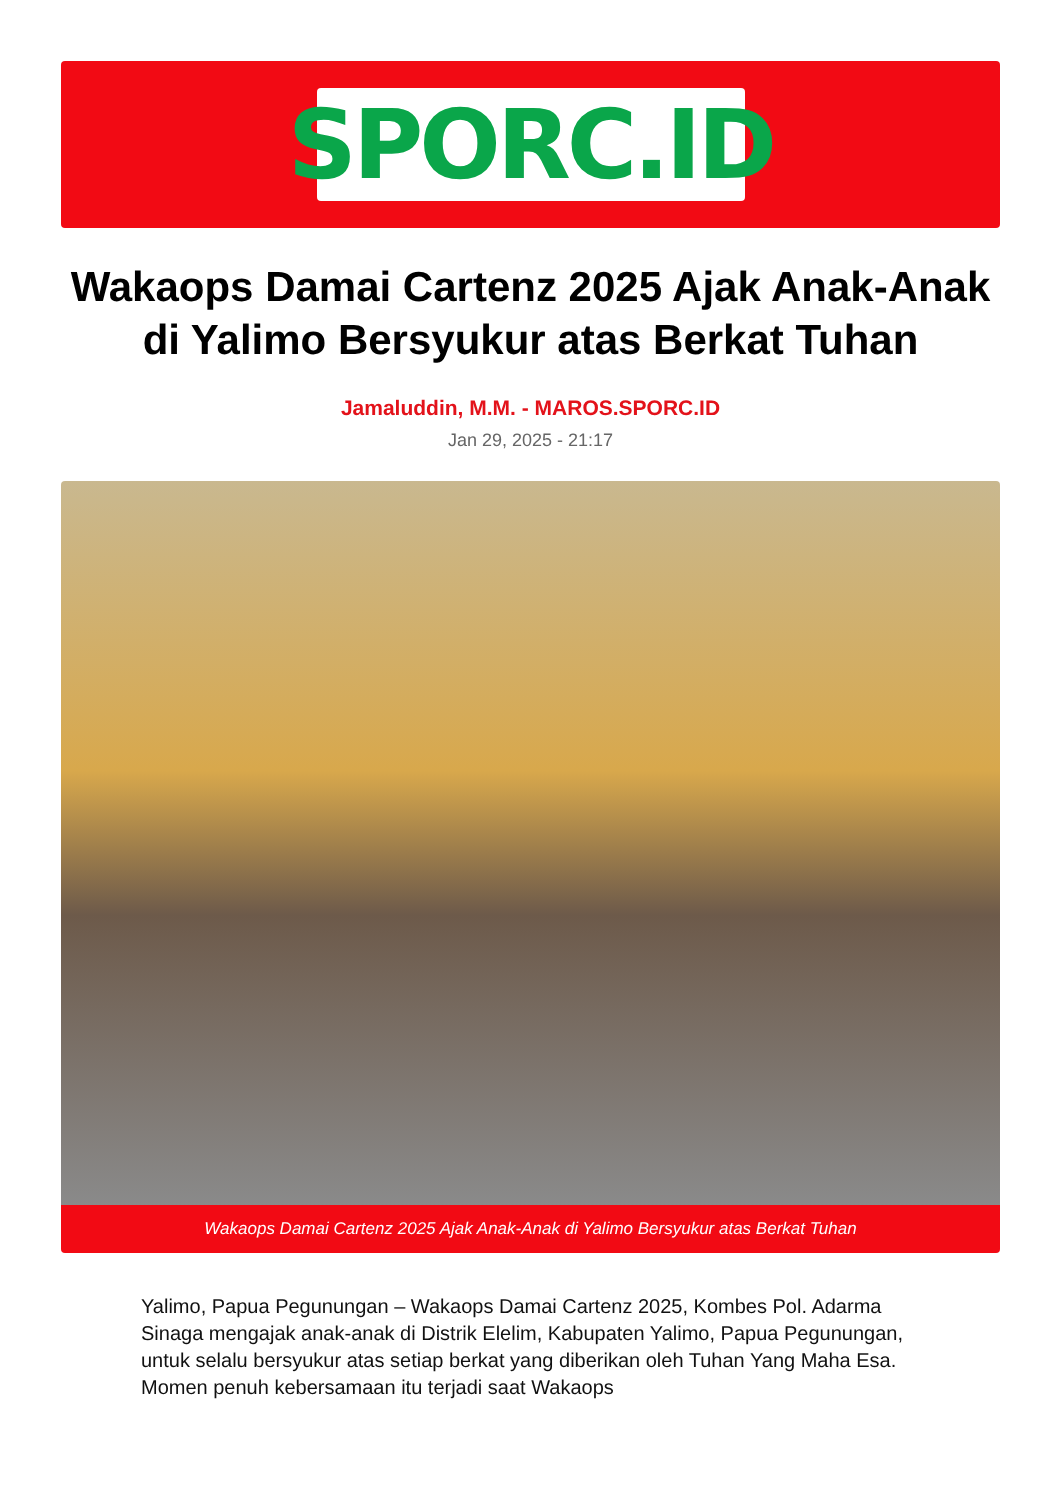SPORC.ID
Wakaops Damai Cartenz 2025 Ajak Anak-Anak di Yalimo Bersyukur atas Berkat Tuhan
Jamaluddin, M.M. - MAROS.SPORC.ID
Jan 29, 2025 - 21:17
Wakaops Damai Cartenz 2025 Ajak Anak-Anak di Yalimo Bersyukur atas Berkat Tuhan
Yalimo, Papua Pegunungan – Wakaops Damai Cartenz 2025, Kombes Pol. Adarma Sinaga mengajak anak-anak di Distrik Elelim, Kabupaten Yalimo, Papua Pegunungan, untuk selalu bersyukur atas setiap berkat yang diberikan oleh Tuhan Yang Maha Esa. Momen penuh kebersamaan itu terjadi saat Wakaops